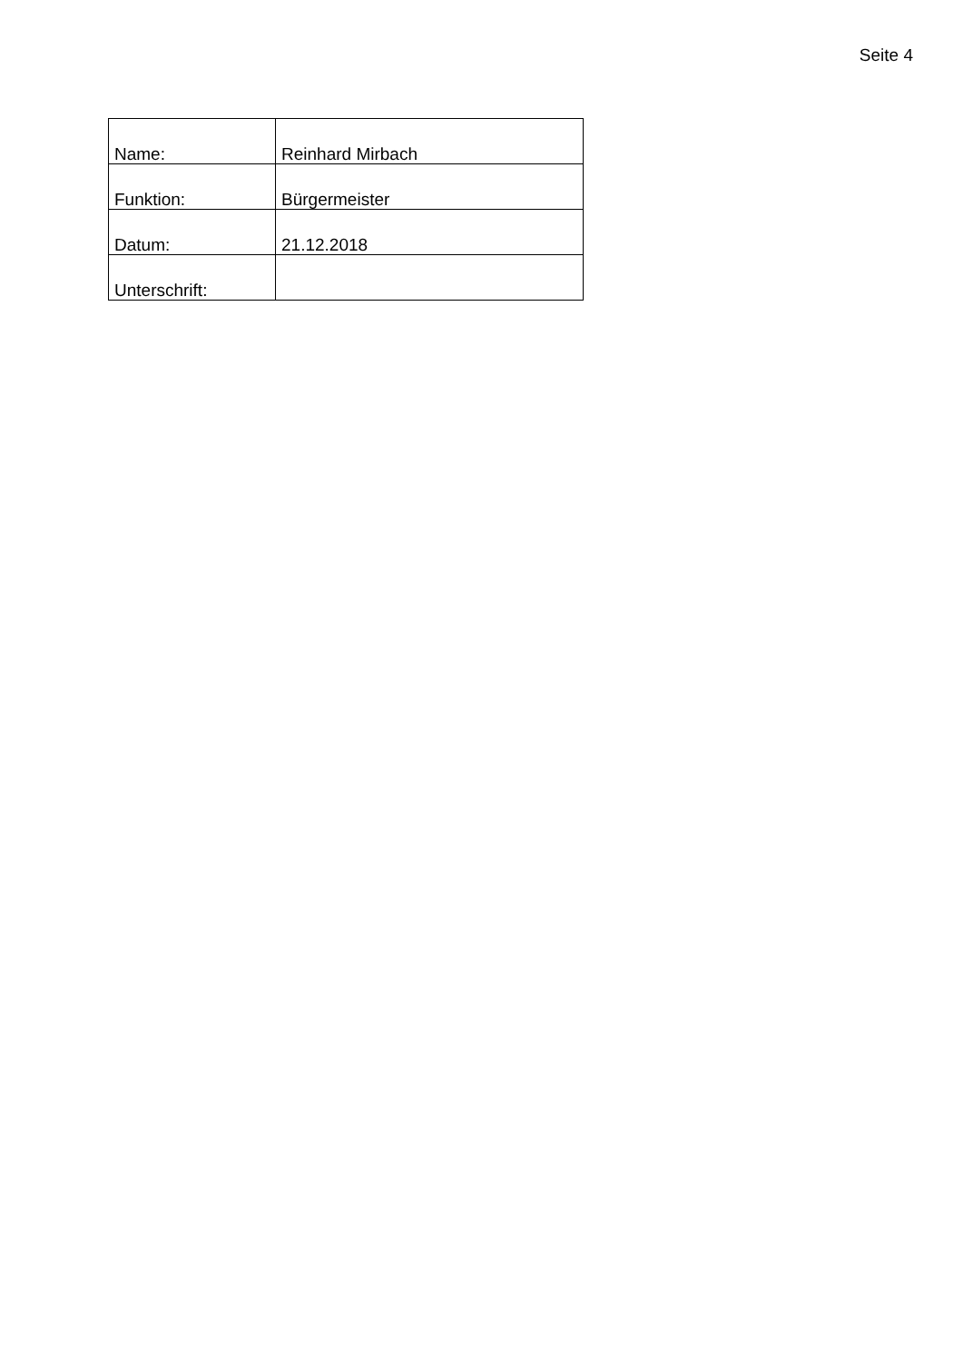Seite 4
| Name: | Reinhard Mirbach |
| Funktion: | Bürgermeister |
| Datum: | 21.12.2018 |
| Unterschrift: | |